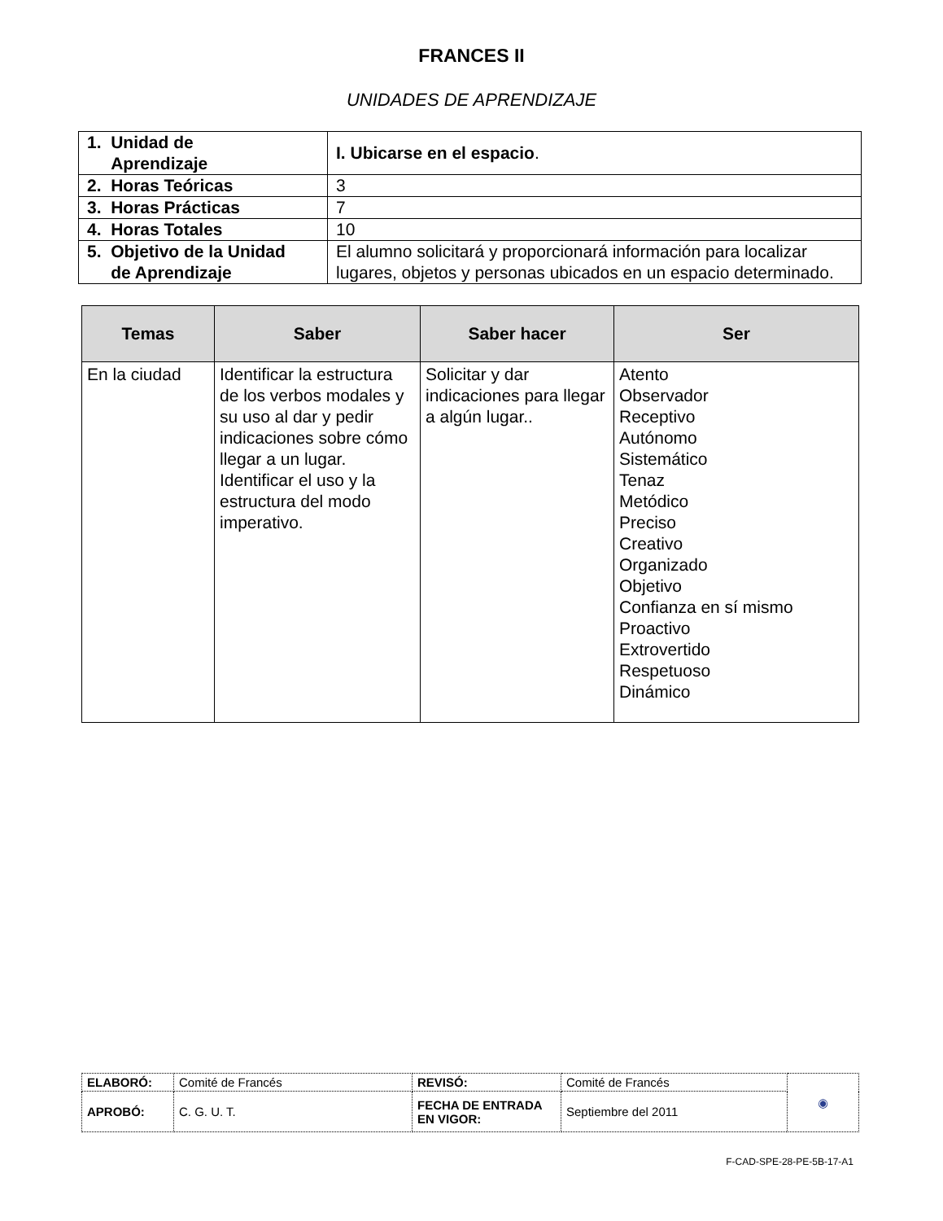FRANCES II
UNIDADES DE APRENDIZAJE
| 1. Unidad de Aprendizaje | I. Ubicarse en el espacio . |
| 2. Horas Teóricas | 3 |
| 3. Horas Prácticas | 7 |
| 4. Horas Totales | 10 |
| 5. Objetivo de la Unidad de Aprendizaje | El alumno solicitará y proporcionará información para localizar lugares, objetos y personas ubicados en un espacio determinado. |
| Temas | Saber | Saber hacer | Ser |
| --- | --- | --- | --- |
| En la ciudad | Identificar la estructura de los verbos modales y su uso al dar y pedir indicaciones sobre cómo llegar a un lugar. Identificar el uso y la estructura del modo imperativo. | Solicitar y dar indicaciones para llegar a algún lugar.. | Atento Observador Receptivo Autónomo Sistemático Tenaz Metódico Preciso Creativo Organizado Objetivo Confianza en sí mismo Proactivo Extrovertido Respetuoso Dinámico |
| ELABORÓ: | Comité de Francés | REVISÓ: | Comité de Francés | ◉ |
| APROBÓ: | C. G. U. T. | FECHA DE ENTRADA EN VIGOR: | Septiembre del 2011 | |
F-CAD-SPE-28-PE-5B-17-A1